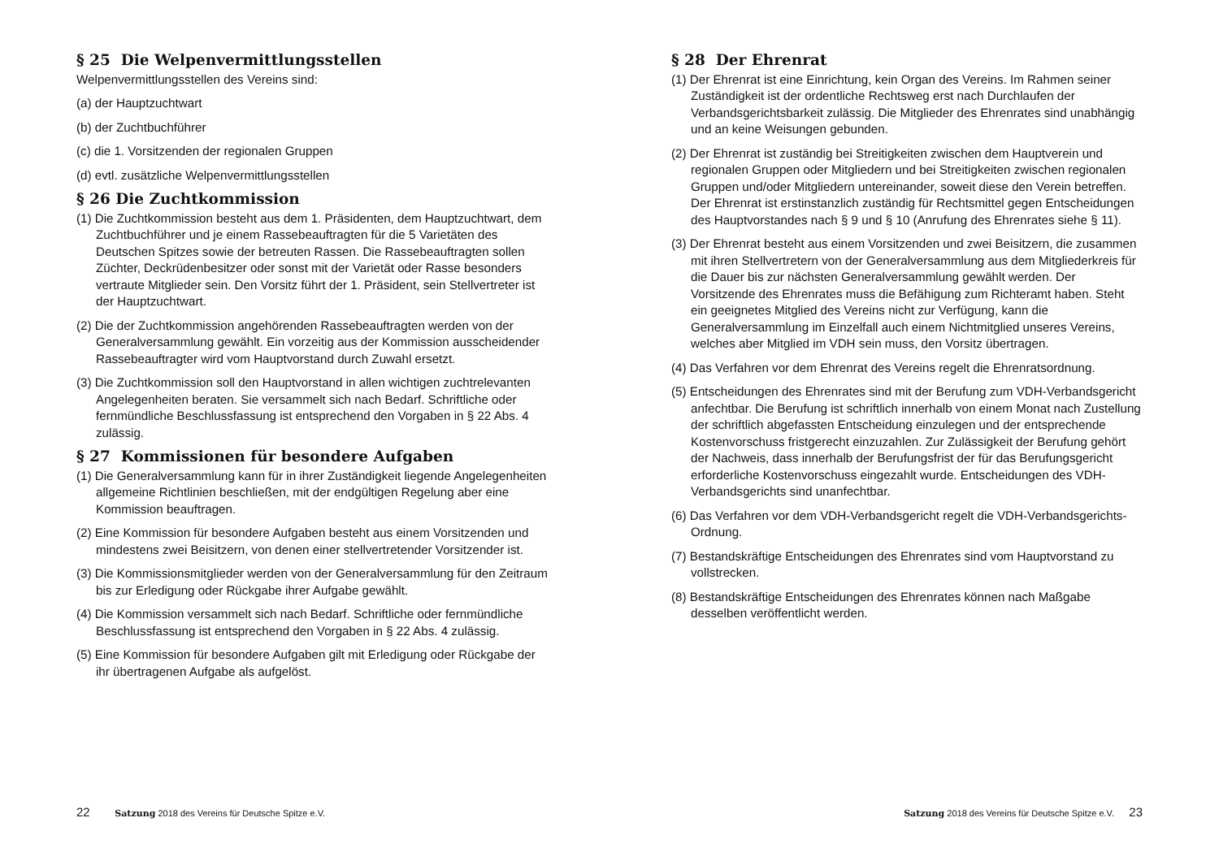§ 25 Die Welpenvermittlungsstellen
Welpenvermittlungsstellen des Vereins sind:
(a) der Hauptzuchtwart
(b) der Zuchtbuchführer
(c) die 1. Vorsitzenden der regionalen Gruppen
(d) evtl. zusätzliche Welpenvermittlungsstellen
§ 26 Die Zuchtkommission
(1) Die Zuchtkommission besteht aus dem 1. Präsidenten, dem Hauptzuchtwart, dem Zuchtbuchführer und je einem Rassebeauftragten für die 5 Varietäten des Deutschen Spitzes sowie der betreuten Rassen. Die Rassebeauftragten sollen Züchter, Deckrüdenbesitzer oder sonst mit der Varietät oder Rasse besonders vertraute Mitglieder sein. Den Vorsitz führt der 1. Präsident, sein Stellvertreter ist der Hauptzuchtwart.
(2) Die der Zuchtkommission angehörenden Rassebeauftragten werden von der Generalversammlung gewählt. Ein vorzeitig aus der Kommission ausscheidender Rassebeauftragter wird vom Hauptvorstand durch Zuwahl ersetzt.
(3) Die Zuchtkommission soll den Hauptvorstand in allen wichtigen zuchtrelevanten Angelegenheiten beraten. Sie versammelt sich nach Bedarf. Schriftliche oder fernmündliche Beschlussfassung ist entsprechend den Vorgaben in § 22 Abs. 4 zulässig.
§ 27 Kommissionen für besondere Aufgaben
(1) Die Generalversammlung kann für in ihrer Zuständigkeit liegende Angelegenheiten allgemeine Richtlinien beschließen, mit der endgültigen Regelung aber eine Kommission beauftragen.
(2) Eine Kommission für besondere Aufgaben besteht aus einem Vorsitzenden und mindestens zwei Beisitzern, von denen einer stellvertretender Vorsitzender ist.
(3) Die Kommissionsmitglieder werden von der Generalversammlung für den Zeitraum bis zur Erledigung oder Rückgabe ihrer Aufgabe gewählt.
(4) Die Kommission versammelt sich nach Bedarf. Schriftliche oder fernmündliche Beschlussfassung ist entsprechend den Vorgaben in § 22 Abs. 4 zulässig.
(5) Eine Kommission für besondere Aufgaben gilt mit Erledigung oder Rückgabe der ihr übertragenen Aufgabe als aufgelöst.
§ 28 Der Ehrenrat
(1) Der Ehrenrat ist eine Einrichtung, kein Organ des Vereins. Im Rahmen seiner Zuständigkeit ist der ordentliche Rechtsweg erst nach Durchlaufen der Verbandsgerichtsbarkeit zulässig. Die Mitglieder des Ehrenrates sind unabhängig und an keine Weisungen gebunden.
(2) Der Ehrenrat ist zuständig bei Streitigkeiten zwischen dem Hauptverein und regionalen Gruppen oder Mitgliedern und bei Streitigkeiten zwischen regionalen Gruppen und/oder Mitgliedern untereinander, soweit diese den Verein betreffen. Der Ehrenrat ist erstinstanzlich zuständig für Rechtsmittel gegen Entscheidungen des Hauptvorstandes nach § 9 und § 10 (Anrufung des Ehrenrates siehe § 11).
(3) Der Ehrenrat besteht aus einem Vorsitzenden und zwei Beisitzern, die zusammen mit ihren Stellvertretern von der Generalversammlung aus dem Mitgliederkreis für die Dauer bis zur nächsten Generalversammlung gewählt werden. Der Vorsitzende des Ehrenrates muss die Befähigung zum Richteramt haben. Steht ein geeignetes Mitglied des Vereins nicht zur Verfügung, kann die Generalversammlung im Einzelfall auch einem Nichtmitglied unseres Vereins, welches aber Mitglied im VDH sein muss, den Vorsitz übertragen.
(4) Das Verfahren vor dem Ehrenrat des Vereins regelt die Ehrenratsordnung.
(5) Entscheidungen des Ehrenrates sind mit der Berufung zum VDH-Verbandsgericht anfechtbar. Die Berufung ist schriftlich innerhalb von einem Monat nach Zustellung der schriftlich abgefassten Entscheidung einzulegen und der entsprechende Kostenvorschuss fristgerecht einzuzahlen. Zur Zulässigkeit der Berufung gehört der Nachweis, dass innerhalb der Berufungsfrist der für das Berufungsgericht erforderliche Kostenvorschuss eingezahlt wurde. Entscheidungen des VDH-Verbandsgerichts sind unanfechtbar.
(6) Das Verfahren vor dem VDH-Verbandsgericht regelt die VDH-Verbandsgerichts-Ordnung.
(7) Bestandskräftige Entscheidungen des Ehrenrates sind vom Hauptvorstand zu vollstrecken.
(8) Bestandskräftige Entscheidungen des Ehrenrates können nach Maßgabe desselben veröffentlicht werden.
22 Satzung 2018 des Vereins für Deutsche Spitze e.V.
Satzung 2018 des Vereins für Deutsche Spitze e.V. 23